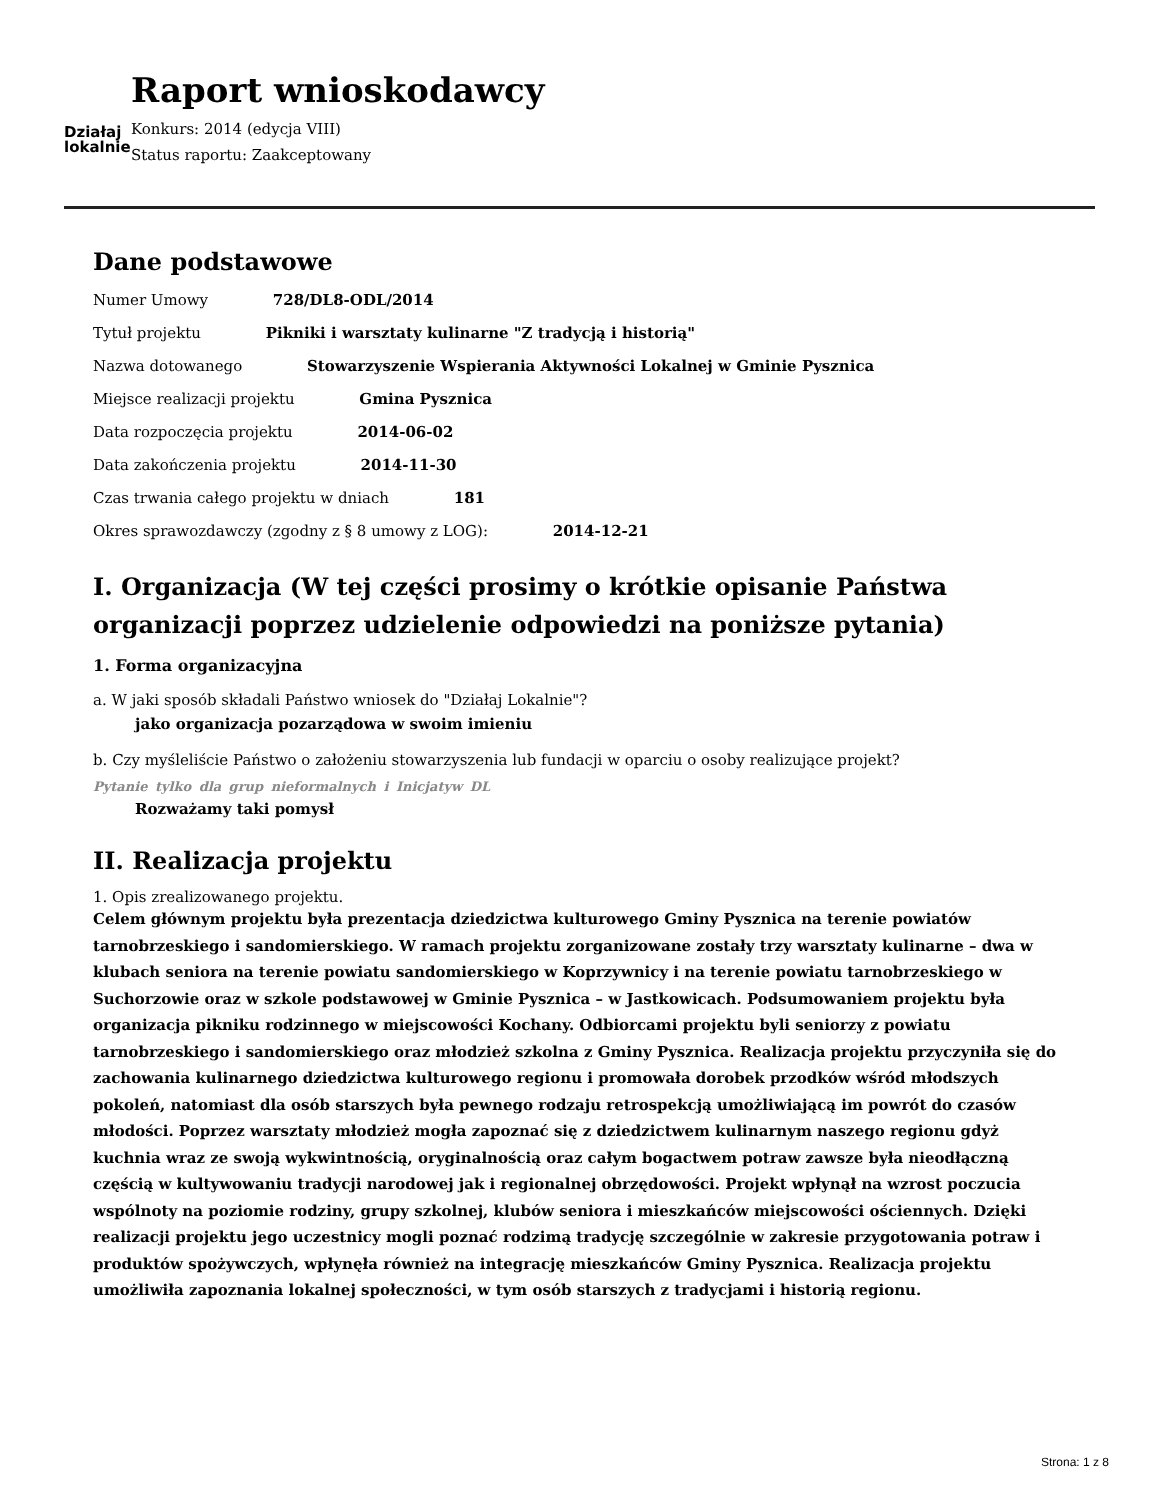Działaj
lokalnie
Raport wnioskodawcy
Konkurs: 2014 (edycja VIII)
Status raportu: Zaakceptowany
Dane podstawowe
Numer Umowy 728/DL8-ODL/2014
Tytuł projektu Pikniki i warsztaty kulinarne "Z tradycją i historią"
Nazwa dotowanego Stowarzyszenie Wspierania Aktywności Lokalnej w Gminie Pysznica
Miejsce realizacji projektu Gmina Pysznica
Data rozpoczęcia projektu 2014-06-02
Data zakończenia projektu 2014-11-30
Czas trwania całego projektu w dniach 181
Okres sprawozdawczy (zgodny z § 8 umowy z LOG): 2014-12-21
I. Organizacja (W tej części prosimy o krótkie opisanie Państwa organizacji poprzez udzielenie odpowiedzi na poniższe pytania)
1. Forma organizacyjna
a. W jaki sposób składali Państwo wniosek do "Działaj Lokalnie"?
jako organizacja pozarządowa w swoim imieniu
b. Czy myśleliście Państwo o założeniu stowarzyszenia lub fundacji w oparciu o osoby realizujące projekt?
Pytanie tylko dla grup nieformalnych i Inicjatyw DL
Rozważamy taki pomysł
II. Realizacja projektu
1. Opis zrealizowanego projektu.
Celem głównym projektu była prezentacja dziedzictwa kulturowego Gminy Pysznica na terenie powiatów tarnobrzeskiego i sandomierskiego. W ramach projektu zorganizowane zostały trzy warsztaty kulinarne – dwa w klubach seniora na terenie powiatu sandomierskiego w Koprzywnicy i na terenie powiatu tarnobrzeskiego w Suchorzowie oraz w szkole podstawowej w Gminie Pysznica – w Jastkowicach. Podsumowaniem projektu była organizacja pikniku rodzinnego w miejscowości Kochany. Odbiorcami projektu byli seniorzy z powiatu tarnobrzeskiego i sandomierskiego oraz młodzież szkolna z Gminy Pysznica. Realizacja projektu przyczyniła się do zachowania kulinarnego dziedzictwa kulturowego regionu i promowała dorobek przodków wśród młodszych pokoleń, natomiast dla osób starszych była pewnego rodzaju retrospekcją umożliwiającą im powrót do czasów młodości. Poprzez warsztaty młodzież mogła zapoznać się z dziedzictwem kulinarnym naszego regionu gdyż kuchnia wraz ze swoją wykwintnością, oryginalnością oraz całym bogactwem potraw zawsze była nieodłączną częścią w kultywowaniu tradycji narodowej jak i regionalnej obrzędowości. Projekt wpłynął na wzrost poczucia wspólnoty na poziomie rodziny, grupy szkolnej, klubów seniora i mieszkańców miejscowości ościennych. Dzięki realizacji projektu jego uczestnicy mogli poznać rodzimą tradycję szczególnie w zakresie przygotowania potraw i produktów spożywczych, wpłynęła również na integrację mieszkańców Gminy Pysznica. Realizacja projektu umożliwiła zapoznania lokalnej społeczności, w tym osób starszych z tradycjami i historią regionu.
Strona: 1 z 8